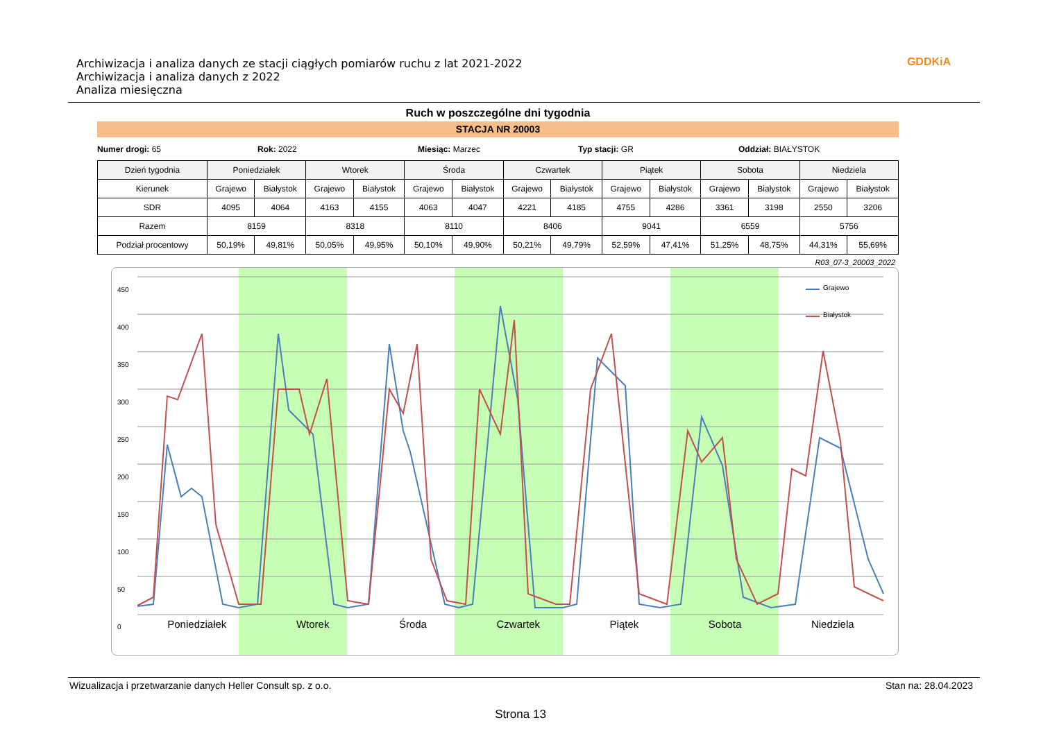Archiwizacja i analiza danych ze stacji ciągłych pomiarów ruchu z lat 2021-2022
Archiwizacja i analiza danych z 2022
Analiza miesięczna
GDDKiA
Ruch w poszczególne dni tygodnia
STACJA NR 20003
Numer drogi: 65 Rok: 2022 Miesiąc: Marzec Typ stacji: GR Oddział: BIAŁYSTOK
| Dzień tygodnia | Poniedziałek | | Wtorek | | Środa | | Czwartek | | Piątek | | Sobota | | Niedziela | |
| --- | --- | --- | --- | --- | --- | --- | --- | --- | --- | --- | --- | --- | --- | --- |
| Kierunek | Grajewo | Białystok | Grajewo | Białystok | Grajewo | Białystok | Grajewo | Białystok | Grajewo | Białystok | Grajewo | Białystok | Grajewo | Białystok |
| SDR | 4095 | 4064 | 4163 | 4155 | 4063 | 4047 | 4221 | 4185 | 4755 | 4286 | 3361 | 3198 | 2550 | 3206 |
| Razem | 8159 | | 8318 | | 8110 | | 8406 | | 9041 | | 6559 | | 5756 | |
| Podział procentowy | 50,19% | 49,81% | 50,05% | 49,95% | 50,10% | 49,90% | 50,21% | 49,79% | 52,59% | 47,41% | 51,25% | 48,75% | 44,31% | 55,69% |
R03_07-3_20003_2022
Grajewo
Białystok
450
400
350
300
250
200
150
100
50
0
Poniedziałek Wtorek Środa Czwartek Piątek Sobota Niedziela
Wizualizacja i przetwarzanie danych Heller Consult sp. z o.o. Stan na: 28.04.2023
Strona 13